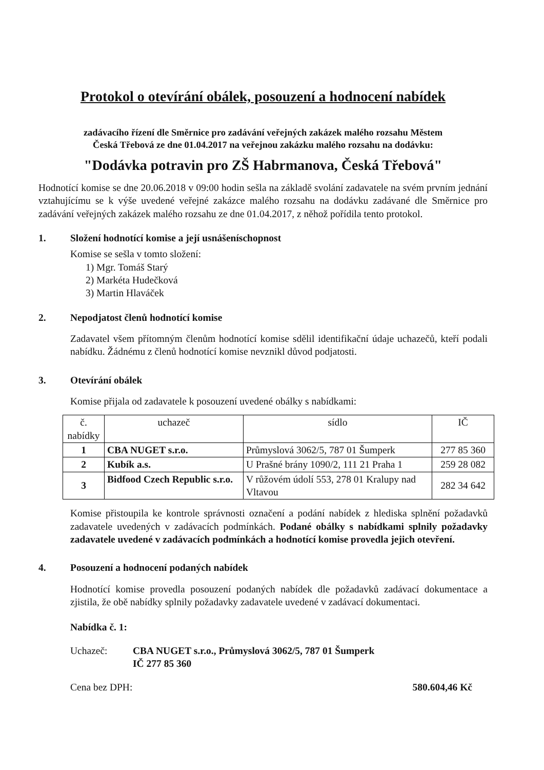Protokol o otevírání obálek, posouzení a hodnocení nabídek
zadávacího řízení dle Směrnice pro zadávání veřejných zakázek malého rozsahu Městem
Česká Třebová ze dne 01.04.2017 na veřejnou zakázku malého rozsahu na dodávku:
"Dodávka potravin pro ZŠ Habrmanova, Česká Třebová"
Hodnotící komise se dne 20.06.2018 v 09:00 hodin sešla na základě svolání zadavatele na svém prvním jednání vztahujícímu se k výše uvedené veřejné zakázce malého rozsahu na dodávku zadávané dle Směrnice pro zadávání veřejných zakázek malého rozsahu ze dne 01.04.2017, z něhož pořídila tento protokol.
1. Složení hodnotící komise a její usnášeníschopnost
Komise se sešla v tomto složení:
1) Mgr. Tomáš Starý
2) Markéta Hudečková
3) Martin Hlaváček
2. Nepodjatost členů hodnotící komise
Zadavatel všem přítomným členům hodnotící komise sdělil identifikační údaje uchazečů, kteří podali nabídku. Žádnému z členů hodnotící komise nevznikl důvod podjatosti.
3. Otevírání obálek
Komise přijala od zadavatele k posouzení uvedené obálky s nabídkami:
| č. nabídky | uchazeč | sídlo | IČ |
| --- | --- | --- | --- |
| 1 | CBA NUGET s.r.o. | Průmyslová 3062/5, 787 01 Šumperk | 277 85 360 |
| 2 | Kubík a.s. | U Prašné brány 1090/2, 111 21 Praha 1 | 259 28 082 |
| 3 | Bidfood Czech Republic s.r.o. | V růžovém údolí 553, 278 01 Kralupy nad Vltavou | 282 34 642 |
Komise přistoupila ke kontrole správnosti označení a podání nabídek z hlediska splnění požadavků zadavatele uvedených v zadávacích podmínkách. Podané obálky s nabídkami splnily požadavky zadavatele uvedené v zadávacích podmínkách a hodnotící komise provedla jejich otevření.
4. Posouzení a hodnocení podaných nabídek
Hodnotící komise provedla posouzení podaných nabídek dle požadavků zadávací dokumentace a zjistila, že obě nabídky splnily požadavky zadavatele uvedené v zadávací dokumentaci.
Nabídka č. 1:
Uchazeč: CBA NUGET s.r.o., Průmyslová 3062/5, 787 01 Šumperk
IČ 277 85 360
Cena bez DPH: 580.604,46 Kč